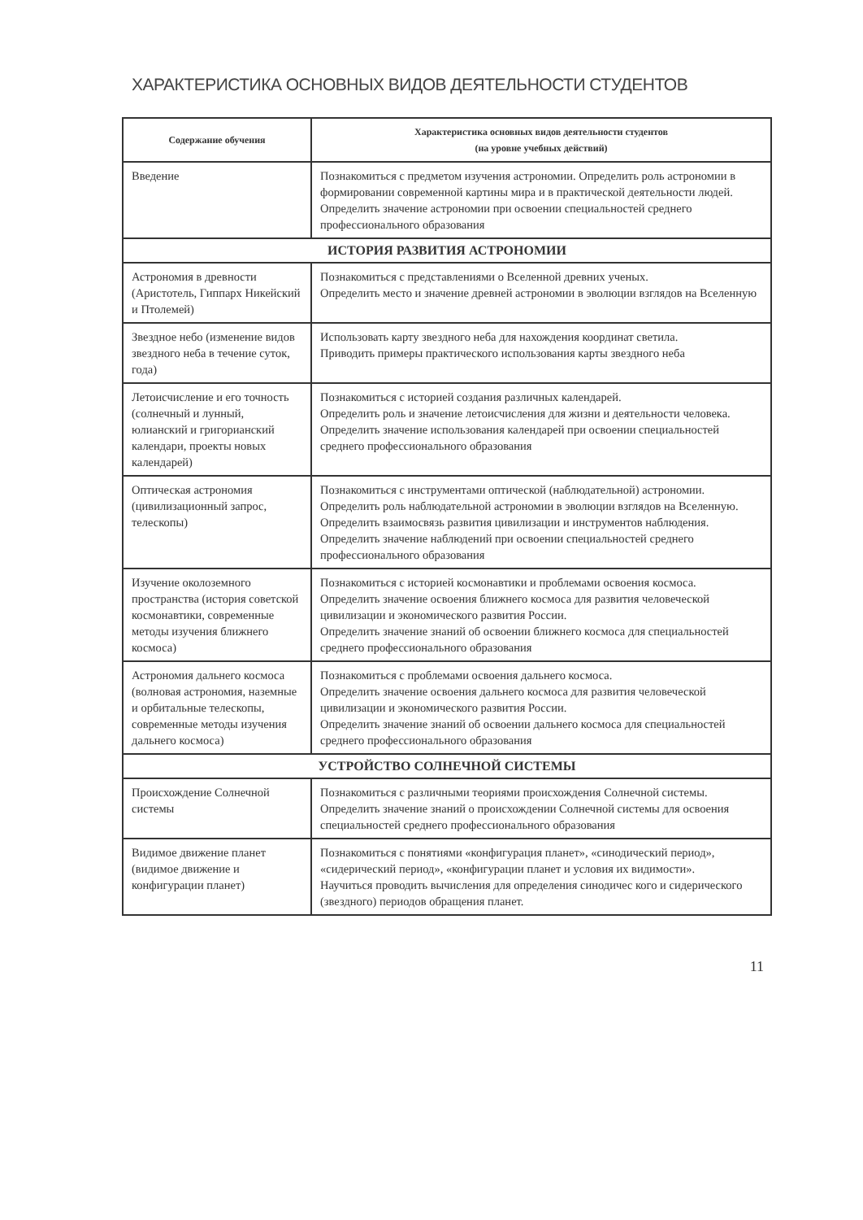ХАРАКТЕРИСТИКА ОСНОВНЫХ ВИДОВ ДЕЯТЕЛЬНОСТИ СТУДЕНТОВ
| Содержание обучения | Характеристика основных видов деятельности студентов (на уровне учебных действий) |
| --- | --- |
| Введение | Познакомиться с предметом изучения астрономии. Определить роль астрономии в формировании современной картины мира и в практической деятельности людей. Определить значение астрономии при освоении специальностей среднего профессионального образования |
| ИСТОРИЯ РАЗВИТИЯ АСТРОНОМИИ | |
| Астрономия в древности (Аристотель, Гиппарх Никейский и Птолемей) | Познакомиться с представлениями о Вселенной древних ученых. Определить место и значение древней астрономии в эволюции взглядов на Вселенную |
| Звездное небо (изменение видов звездного неба в течение суток, года) | Использовать карту звездного неба для нахождения координат светила. Приводить примеры практического использования карты звездного неба |
| Летоисчисление и его точность (солнечный и лунный, юлианский и григорианский календари, проекты новых календарей) | Познакомиться с историей создания различных календарей. Определить роль и значение летоисчисления для жизни и деятельности человека. Определить значение использования календарей при освоении специальностей среднего профессионального образования |
| Оптическая астрономия (цивилизационный запрос, телескопы) | Познакомиться с инструментами оптической (наблюдательной) астрономии. Определить роль наблюдательной астрономии в эволюции взглядов на Вселенную. Определить взаимосвязь развития цивилизации и инструментов наблюдения. Определить значение наблюдений при освоении специальностей среднего профессионального образования |
| Изучение околоземного пространства (история советской космонавтики, современные методы изучения ближнего космоса) | Познакомиться с историей космонавтики и проблемами освоения космоса. Определить значение освоения ближнего космоса для развития человеческой цивилизации и экономического развития России. Определить значение знаний об освоении ближнего космоса для специальностей среднего профессионального образования |
| Астрономия дальнего космоса (волновая астрономия, наземные и орбитальные телескопы, современные методы изучения дальнего космоса) | Познакомиться с проблемами освоения дальнего космоса. Определить значение освоения дальнего космоса для развития человеческой цивилизации и экономического развития России. Определить значение знаний об освоении дальнего космоса для специальностей среднего профессионального образования |
| УСТРОЙСТВО СОЛНЕЧНОЙ СИСТЕМЫ | |
| Происхождение Солнечной системы | Познакомиться с различными теориями происхождения Солнечной системы. Определить значение знаний о происхождении Солнечной системы для освоения специальностей среднего профессионального образования |
| Видимое движение планет (видимое движение и конфигурации планет) | Познакомиться с понятиями «конфигурация планет», «синодический период», «сидерический период», «конфигурации планет и условия их видимости». Научиться проводить вычисления для определения синодичес кого и сидерического (звездного) периодов обращения планет. |
11